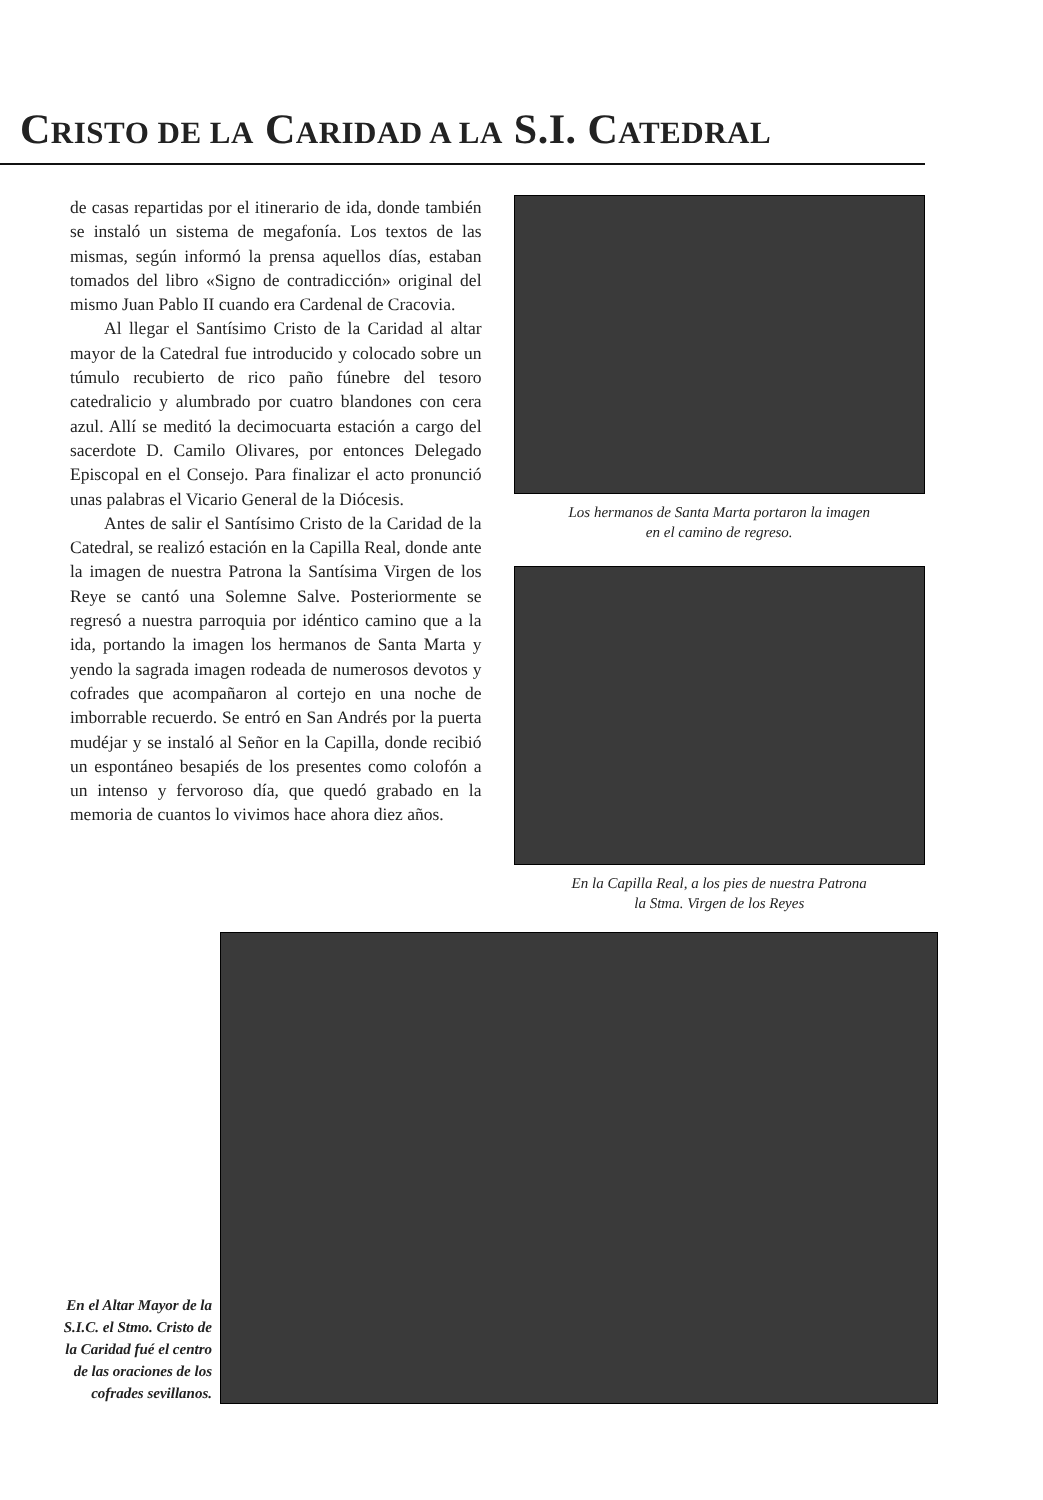CRISTO DE LA CARIDAD A LA S.I. CATEDRAL
de casas repartidas por el itinerario de ida, donde también se instaló un sistema de megafonía. Los textos de las mismas, según informó la prensa aquellos días, estaban tomados del libro «Signo de contradicción» original del mismo Juan Pablo II cuando era Cardenal de Cracovia.
Al llegar el Santísimo Cristo de la Caridad al altar mayor de la Catedral fue introducido y colocado sobre un túmulo recubierto de rico paño fúnebre del tesoro catedralicio y alumbrado por cuatro blandones con cera azul. Allí se meditó la decimocuarta estación a cargo del sacerdote D. Camilo Olivares, por entonces Delegado Episcopal en el Consejo. Para finalizar el acto pronunció unas palabras el Vicario General de la Diócesis.
Antes de salir el Santísimo Cristo de la Caridad de la Catedral, se realizó estación en la Capilla Real, donde ante la imagen de nuestra Patrona la Santísima Virgen de los Reye se cantó una Solemne Salve. Posteriormente se regresó a nuestra parroquia por idéntico camino que a la ida, portando la imagen los hermanos de Santa Marta y yendo la sagrada imagen rodeada de numerosos devotos y cofrades que acompañaron al cortejo en una noche de imborrable recuerdo. Se entró en San Andrés por la puerta mudéjar y se instaló al Señor en la Capilla, donde recibió un espontáneo besapiés de los presentes como colofón a un intenso y fervoroso día, que quedó grabado en la memoria de cuantos lo vivimos hace ahora diez años.
Los hermanos de Santa Marta portaron la imagen
en el camino de regreso.
En la Capilla Real, a los pies de nuestra Patrona
la Stma. Virgen de los Reyes
En el Altar Mayor de la S.I.C. el Stmo. Cristo de la Caridad fué el centro de las oraciones de los cofrades sevillanos.